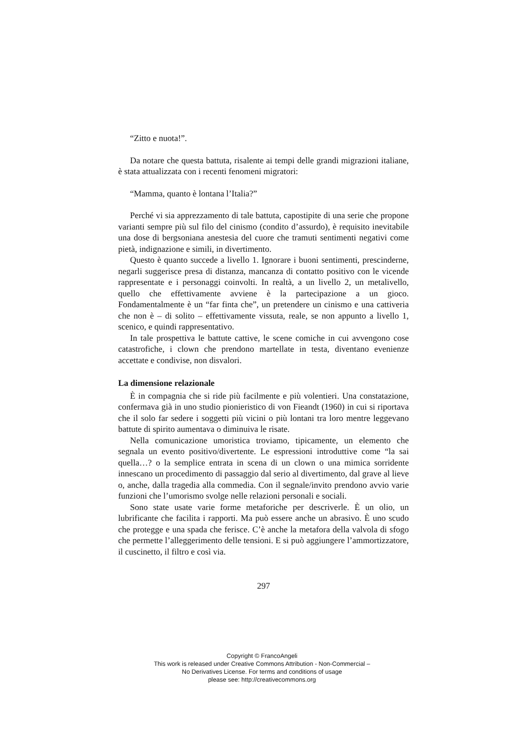“Zitto e nuota!”.
Da notare che questa battuta, risalente ai tempi delle grandi migrazioni italiane, è stata attualizzata con i recenti fenomeni migratori:
“Mamma, quanto è lontana l’Italia?”
Perché vi sia apprezzamento di tale battuta, capostipite di una serie che propone varianti sempre più sul filo del cinismo (condito d’assurdo), è requisito inevitabile una dose di bergsoniana anestesia del cuore che tramuti sentimenti negativi come pietà, indignazione e simili, in divertimento.
Questo è quanto succede a livello 1. Ignorare i buoni sentimenti, prescinderne, negarli suggerisce presa di distanza, mancanza di contatto positivo con le vicende rappresentate e i personaggi coinvolti. In realtà, a un livello 2, un metalivello, quello che effettivamente avviene è la partecipazione a un gioco. Fondamentalmente è un “far finta che”, un pretendere un cinismo e una cattiveria che non è – di solito – effettivamente vissuta, reale, se non appunto a livello 1, scenico, e quindi rappresentativo.
In tale prospettiva le battute cattive, le scene comiche in cui avvengono cose catastrofiche, i clown che prendono martellate in testa, diventano evenienze accettate e condivise, non disvalori.
La dimensione relazionale
È in compagnia che si ride più facilmente e più volentieri. Una constatazione, confermava già in uno studio pionieristico di von Fieandt (1960) in cui si riportava che il solo far sedere i soggetti più vicini o più lontani tra loro mentre leggevano battute di spirito aumentava o diminuiva le risate.
Nella comunicazione umoristica troviamo, tipicamente, un elemento che segnala un evento positivo/divertente. Le espressioni introduttive come “la sai quella…? o la semplice entrata in scena di un clown o una mimica sorridente innescano un procedimento di passaggio dal serio al divertimento, dal grave al lieve o, anche, dalla tragedia alla commedia. Con il segnale/invito prendono avvio varie funzioni che l’umorismo svolge nelle relazioni personali e sociali.
Sono state usate varie forme metaforiche per descriverle. È un olio, un lubrificante che facilita i rapporti. Ma può essere anche un abrasivo. È uno scudo che protegge e una spada che ferisce. C’è anche la metafora della valvola di sfogo che permette l’alleggerimento delle tensioni. E si può aggiungere l’ammortizzatore, il cuscinetto, il filtro e così via.
297
Copyright © FrancoAngeli
This work is released under Creative Commons Attribution - Non-Commercial –
No Derivatives License. For terms and conditions of usage
please see: http://creativecommons.org